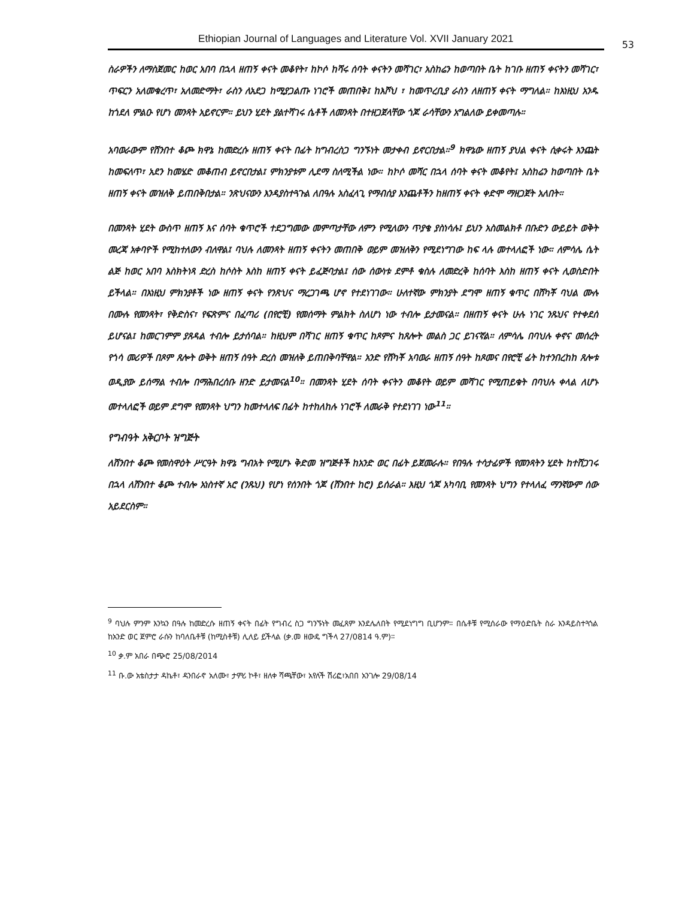Ethiopian Journal of Languages and Literature Vol. XVII January 2021
53
ስራዎችን ለማስጀመር ከወር አበባ በኋላ ዘጠኝ ቀናት መቆየት፣ ከኮሶ ከሻሩ ሰባት ቀናትን መሻገር፣ አስከሬን ከወጣበት ቤት ከገቡ ዘጠኝ ቀናትን መሻገር፣ ጥፍርን አለመቁረጥ፣ አለመድማት፣ ራስን ለአደጋ ከሚያጋልጡ ነገሮች መጠበቅ፤ ከእሾህ ፣ ከመጥረቢያ ራስን ለዘጠኝ ቀናት ማግለል። ከእነዚህ አንዱ ከጎደለ ምልዑ የሆነ መንጻት አይኖርም። ይህን ሂደት ያልተሻገሩ ሴቶች ለመንጻት በተዘጋጀላቸው ጎጆ ራሳቸውን አግልለው ይቀመጣሉ።
አባወራውም የሸንበተ ቆጮ ክዋኔ ከመድረሱ ዘጠኝ ቀናት በፊት ከግብረስጋ ግንኙነት መታቀብ ይኖርበታል።<sup>9</sup> ክዋኔው ዘጠኝ ያህል ቀናት ሲቀሩት እንጨት ከመፍለጥ፣ አደን ከመሄድ መቆጠብ ይኖርበታል፤ ምክንያቱም ሊደማ ስለሚችል ነው። ከኮሶ መሻር በኋላ ሰባት ቀናት መቆየት፤ አስከሬን ከወጣበት ቤት ዘጠኝ ቀናት መዝለቅ ይጠበቅበታል። ንጽህናውን እንዳያስተጓጉል ለበዓሉ አስፈላጊ የማብሰያ እንጨቶችን ከዘጠኝ ቀናት ቀድሞ ማዘጋጀት አለበት።
በመንጻት ሂደት ውስጥ ዘጠኝ እና ሰባት ቁጥሮች ተደጋግመው መምጣታቸው ለምን የሚለውን ጥያቄ ያስነሳሉ፤ ይህን አስመልክቶ በቡድን ውይይት ወቅት መረጃ አቀባዮች የሚከተለውን ብለዋል፤ ባህሉ ለመንጻት ዘጠኝ ቀናትን መጠበቅ ወይም መዝለቅን የሚደነግገው ከፍ ላሉ መተላለፎች ነው። ለምሳሌ ሴት ልጅ ከወር አበባ እስክትነጻ ድረስ ከሶስት እስከ ዘጠኝ ቀናት ይፈጅባታል፤ ሰው ሰውነቱ ደምቶ ቁስሉ ለመድረቅ ከሰባት እስከ ዘጠኝ ቀናት ሊወስድበት ይችላል። በእነዚህ ምክንያቶች ነው ዘጠኝ ቀናት የንጽህና ማረጋገጫ ሆኖ የተደነገገው። ሁለተኛው ምክንያት ደግሞ ዘጠኝ ቁጥር በሸካቾ ባህል ሙሉ በሙሉ የመንጻት፣ የቅድስና፣ የፍጽምና በፈጣሪ (በየሮቺ) የመሰማት ምልክት ስለሆነ ነው ተብሎ ይታመናል። በዘጠኝ ቀናት ሁሉ ነገር ንጹህና የተቀደሰ ይሆናል፤ ከመርገምም ያጸዳል ተብሎ ይታሰባል። ከዚህም በሻገር ዘጠኝ ቁጥር ከጾምና ከጸሎት መልስ ጋር ይገናኛል። ለምሳሌ በባህሉ ቀኖና መሰረት የጎሳ መሪዎች በጾም ጸሎት ወቅት ዘጠኝ ሰዓት ድረስ መዝለቅ ይጠበቅባቸዋል። አንድ የሸካቾ አባወራ ዘጠኝ ሰዓት ከጾመና በየሮቺ ፊት ከተንበረከከ ጸሎቱ ወዲያው ይሰማል ተብሎ በማሕበረሰቡ ዘንድ ይታመናል<sup>10</sup>። በመንጻት ሂደት ሰባት ቀናትን መቆየት ወይም መሻገር የሚጠይቁት በባህሉ ቀላል ለሆኑ መተላለፎች ወይም ደግሞ የመንጻት ህግን ከመተላለፍ በፊት ከተከለከሉ ነገሮች ለመራቅ የተደነገገ ነው<sup>11</sup>።
የግብዓት አቅርቦት ዝግጅት
ለሸንበተ ቆጮ የመስዋዕት ሥርዓት ክዋኔ ግብአት የሚሆኑ ቅድመ ዝግጅቶች ከአንድ ወር በፊት ይጀመራሉ። የበዓሉ ተሳታፊዎች የመንጻትን ሂደት ከተሸጋገሩ በኋላ ለሸንበተ ቆጮ ተብሎ አነስተኛ አሮ (ንጹህ) የሆነ የሰንበት ጎጆ (ሸንበተ ከሮ) ይሰራል። እዚህ ጎጆ አካባቢ የመንጻት ህግን የተላለፈ ማንኛውም ሰው አይደርስም።
<sup>9</sup> ባህሉ ምንም እንኳን በዓሉ ከመድረሱ ዘጠኝ ቀናት በፊት የግብረ ስጋ ግንኙነት መፈጸም እንደሌለበት የሚደነግግ ቢሆንም፡፡ በሴቶቹ የሚሰራው የማዕድቤት ስራ እንዳይስተጓጎል ከአንድ ወር ጀምሮ ራሱን ከባለቤቶቹ (ከሚስቶቹ) ሊለይ ይችላል (ቃ.መ ዘውዴ ግችላ 27/0814 ዓ.ም)፡፡
<sup>10</sup> ቃ.ም አበራ በጭሮ 25/08/2014
<sup>11</sup> ቡ.ው አቴስታታ ዳኬቶ፣ ዳንበራኖ አለሙ፣ ታምሪ ኮቶ፣ ዘለቀ ሻጫቸው፣ አየለች ሽሪፎ፣አበበ አንገሎ 29/08/14